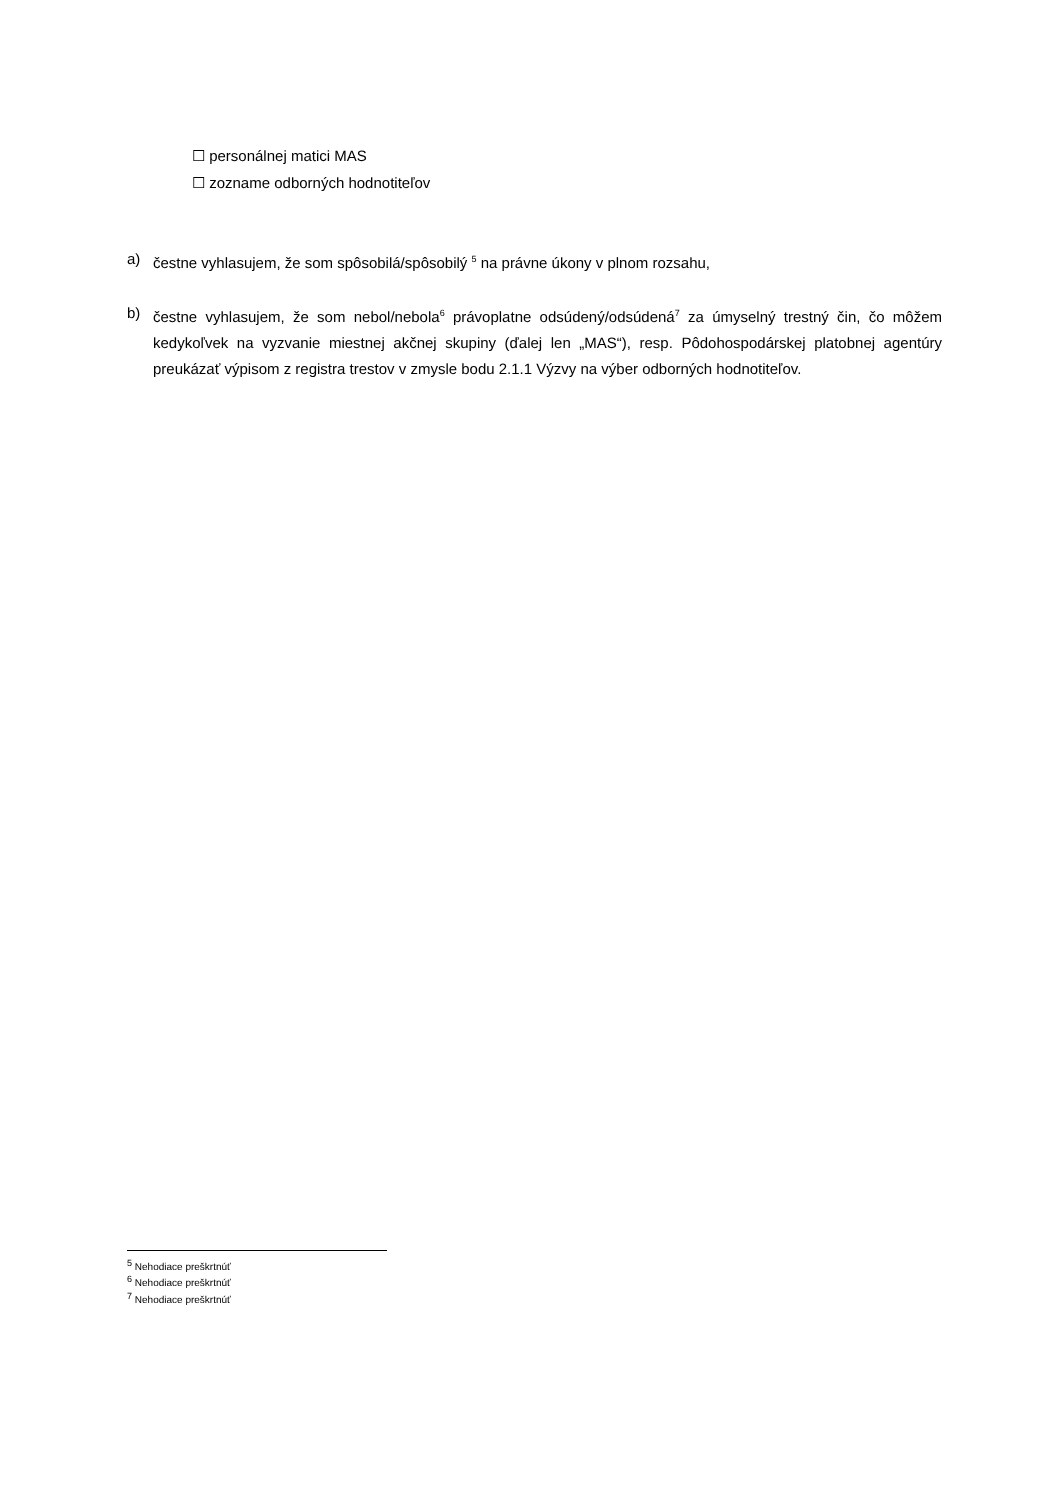☐ personálnej matici MAS
☐ zozname odborných hodnotiteľov
a) čestne vyhlasujem, že som spôsobilá/spôsobilý <sup>5</sup> na právne úkony v plnom rozsahu,
b) čestne vyhlasujem, že som nebol/nebola<sup>6</sup> právoplatne odsúdený/odsúdená<sup>7</sup> za úmyselný trestný čin, čo môžem kedykoľvek na vyzvanie miestnej akčnej skupiny (ďalej len „MAS“), resp. Pôdohospodárskej platobnej agentúry preukázať výpisom z registra trestov v zmysle bodu 2.1.1 Výzvy na výber odborných hodnotiteľov.
<sup>5</sup> Nehodiace preškrtnúť
<sup>6</sup> Nehodiace preškrtnúť
<sup>7</sup> Nehodiace preškrtnúť